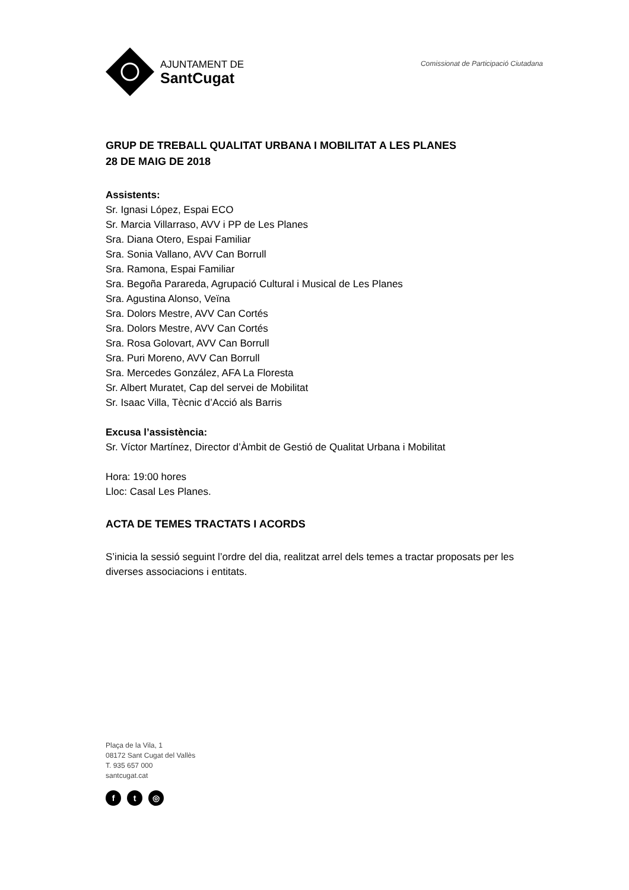AJUNTAMENT DE
SantCugat
Comissionat de Participació Ciutadana
GRUP DE TREBALL QUALITAT URBANA I MOBILITAT A LES PLANES
28 DE MAIG DE 2018
Assistents:
Sr. Ignasi López, Espai ECO
Sr. Marcia Villarraso, AVV i PP de Les Planes
Sra. Diana Otero, Espai Familiar
Sra. Sonia Vallano, AVV Can Borrull
Sra. Ramona, Espai Familiar
Sra. Begoña Parareda, Agrupació Cultural i Musical de Les Planes
Sra. Agustina Alonso, Veïna
Sra. Dolors Mestre, AVV Can Cortés
Sra. Dolors Mestre, AVV Can Cortés
Sra. Rosa Golovart, AVV Can Borrull
Sra. Puri Moreno, AVV Can Borrull
Sra. Mercedes González, AFA La Floresta
Sr. Albert Muratet, Cap del servei de Mobilitat
Sr. Isaac Villa, Tècnic d’Acció als Barris
Excusa l’assistència:
Sr. Víctor Martínez, Director d’Àmbit de Gestió de Qualitat Urbana i Mobilitat
Hora: 19:00 hores
Lloc: Casal Les Planes.
ACTA DE TEMES TRACTATS I ACORDS
S’inicia la sessió seguint l’ordre del dia, realitzat arrel dels temes a tractar proposats per les diverses associacions i entitats.
Plaça de la Vila, 1
08172 Sant Cugat del Vallès
T. 935 657 000
santcugat.cat
ft ◎